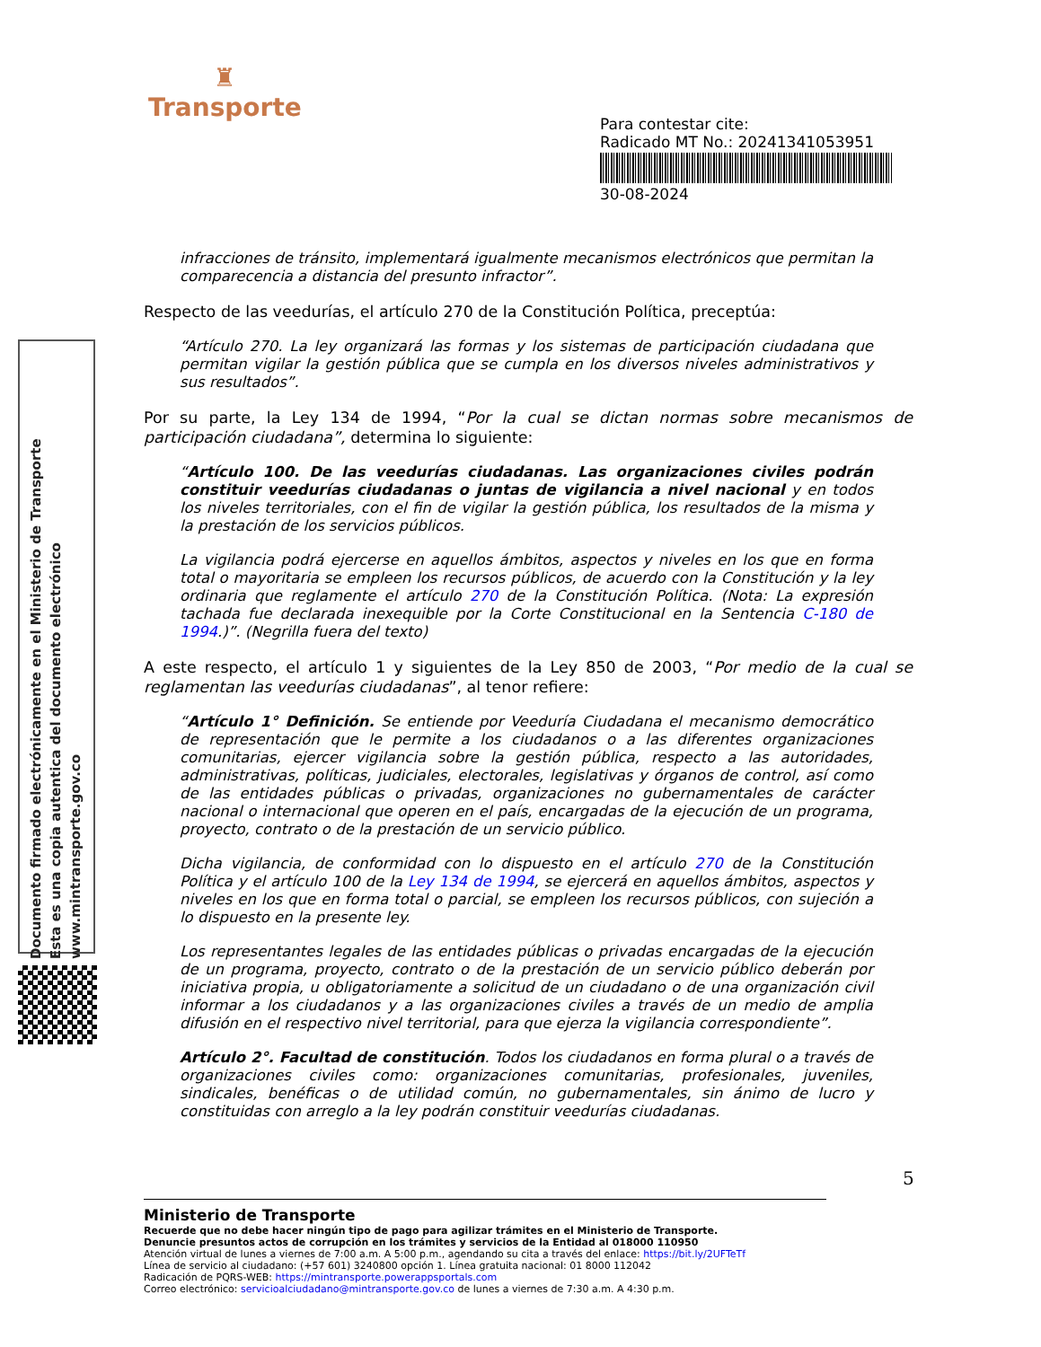♜
Transporte
Para contestar cite:
Radicado MT No.: 20241341053951
30-08-2024
Documento firmado electrónicamente en el Ministerio de Transporte
Esta es una copia autentica del documento electrónico
www.mintransporte.gov.co
infracciones de tránsito, implementará igualmente mecanismos electrónicos que permitan la comparecencia a distancia del presunto infractor”.
Respecto de las veedurías, el artículo 270 de la Constitución Política, preceptúa:
“Artículo 270. La ley organizará las formas y los sistemas de participación ciudadana que permitan vigilar la gestión pública que se cumpla en los diversos niveles administrativos y sus resultados”.
Por su parte, la Ley 134 de 1994, “Por la cual se dictan normas sobre mecanismos de participación ciudadana”, determina lo siguiente:
“Artículo 100. De las veedurías ciudadanas. Las organizaciones civiles podrán constituir veedurías ciudadanas o juntas de vigilancia a nivel nacional y en todos los niveles territoriales, con el fin de vigilar la gestión pública, los resultados de la misma y la prestación de los servicios públicos.
La vigilancia podrá ejercerse en aquellos ámbitos, aspectos y niveles en los que en forma total o mayoritaria se empleen los recursos públicos, de acuerdo con la Constitución y la ley ordinaria que reglamente el artículo 270 de la Constitución Política. (Nota: La expresión tachada fue declarada inexequible por la Corte Constitucional en la Sentencia C-180 de 1994.)”. (Negrilla fuera del texto)
A este respecto, el artículo 1 y siguientes de la Ley 850 de 2003, “Por medio de la cual se reglamentan las veedurías ciudadanas”, al tenor refiere:
“Artículo 1° Definición. Se entiende por Veeduría Ciudadana el mecanismo democrático de representación que le permite a los ciudadanos o a las diferentes organizaciones comunitarias, ejercer vigilancia sobre la gestión pública, respecto a las autoridades, administrativas, políticas, judiciales, electorales, legislativas y órganos de control, así como de las entidades públicas o privadas, organizaciones no gubernamentales de carácter nacional o internacional que operen en el país, encargadas de la ejecución de un programa, proyecto, contrato o de la prestación de un servicio público.
Dicha vigilancia, de conformidad con lo dispuesto en el artículo 270 de la Constitución Política y el artículo 100 de la Ley 134 de 1994, se ejercerá en aquellos ámbitos, aspectos y niveles en los que en forma total o parcial, se empleen los recursos públicos, con sujeción a lo dispuesto en la presente ley.
Los representantes legales de las entidades públicas o privadas encargadas de la ejecución de un programa, proyecto, contrato o de la prestación de un servicio público deberán por iniciativa propia, u obligatoriamente a solicitud de un ciudadano o de una organización civil informar a los ciudadanos y a las organizaciones civiles a través de un medio de amplia difusión en el respectivo nivel territorial, para que ejerza la vigilancia correspondiente”.
Artículo 2°. Facultad de constitución. Todos los ciudadanos en forma plural o a través de organizaciones civiles como: organizaciones comunitarias, profesionales, juveniles, sindicales, benéficas o de utilidad común, no gubernamentales, sin ánimo de lucro y constituidas con arreglo a la ley podrán constituir veedurías ciudadanas.
5
Ministerio de Transporte
Recuerde que no debe hacer ningún tipo de pago para agilizar trámites en el Ministerio de Transporte.
Denuncie presuntos actos de corrupción en los trámites y servicios de la Entidad al 018000 110950
Atención virtual de lunes a viernes de 7:00 a.m. A 5:00 p.m., agendando su cita a través del enlace: https://bit.ly/2UFTeTf
Línea de servicio al ciudadano: (+57 601) 3240800 opción 1. Línea gratuita nacional: 01 8000 112042
Radicación de PQRS-WEB: https://mintransporte.powerappsportals.com
Correo electrónico: servicioalciudadano@mintransporte.gov.co de lunes a viernes de 7:30 a.m. A 4:30 p.m.